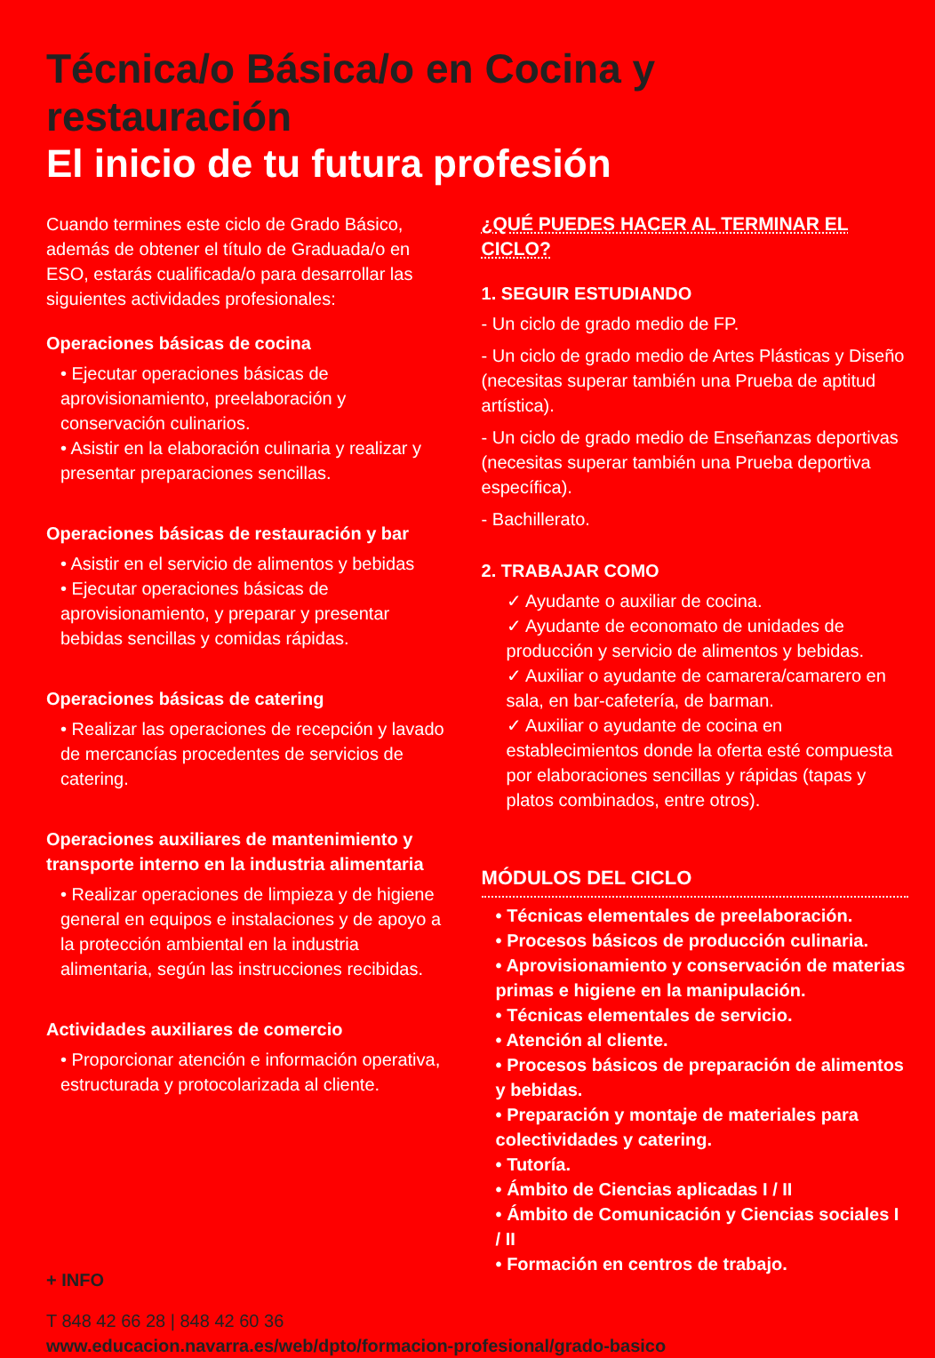Técnica/o Básica/o en Cocina y restauración
El inicio de tu futura profesión
Cuando termines este ciclo de Grado Básico, además de obtener el título de Graduada/o en ESO, estarás cualificada/o para desarrollar las siguientes actividades profesionales:
Operaciones básicas de cocina
• Ejecutar operaciones básicas de aprovisionamiento, preelaboración y conservación culinarios.
• Asistir en la elaboración culinaria y realizar y presentar preparaciones sencillas.
Operaciones básicas de restauración y bar
• Asistir en el servicio de alimentos y bebidas
• Ejecutar operaciones básicas de aprovisionamiento, y preparar y presentar bebidas sencillas y comidas rápidas.
Operaciones básicas de catering
• Realizar las operaciones de recepción y lavado de mercancías procedentes de servicios de catering.
Operaciones auxiliares de mantenimiento y transporte interno en la industria alimentaria
• Realizar operaciones de limpieza y de higiene general en equipos e instalaciones y de apoyo a la protección ambiental en la industria alimentaria, según las instrucciones recibidas.
Actividades auxiliares de comercio
• Proporcionar atención e información operativa, estructurada y protocolarizada al cliente.
¿QUÉ PUEDES HACER AL TERMINAR EL CICLO?
1. SEGUIR ESTUDIANDO
- Un ciclo de grado medio de FP.
- Un ciclo de grado medio de Artes Plásticas y Diseño (necesitas superar también una Prueba de aptitud artística).
- Un ciclo de grado medio de Enseñanzas deportivas (necesitas superar también una Prueba deportiva específica).
- Bachillerato.
2. TRABAJAR COMO
✓ Ayudante o auxiliar de cocina.
✓ Ayudante de economato de unidades de producción y servicio de alimentos y bebidas.
✓ Auxiliar o ayudante de camarera/camarero en sala, en bar-cafetería, de barman.
✓ Auxiliar o ayudante de cocina en establecimientos donde la oferta esté compuesta por elaboraciones sencillas y rápidas (tapas y platos combinados, entre otros).
MÓDULOS DEL CICLO
• Técnicas elementales de preelaboración.
• Procesos básicos de producción culinaria.
• Aprovisionamiento y conservación de materias primas e higiene en la manipulación.
• Técnicas elementales de servicio.
• Atención al cliente.
• Procesos básicos de preparación de alimentos y bebidas.
• Preparación y montaje de materiales para colectividades y catering.
• Tutoría.
• Ámbito de Ciencias aplicadas I / II
• Ámbito de Comunicación y Ciencias sociales I / II
• Formación en centros de trabajo.
+ INFO
T 848 42 66 28 | 848 42 60 36
www.educacion.navarra.es/web/dpto/formacion-profesional/grado-basico